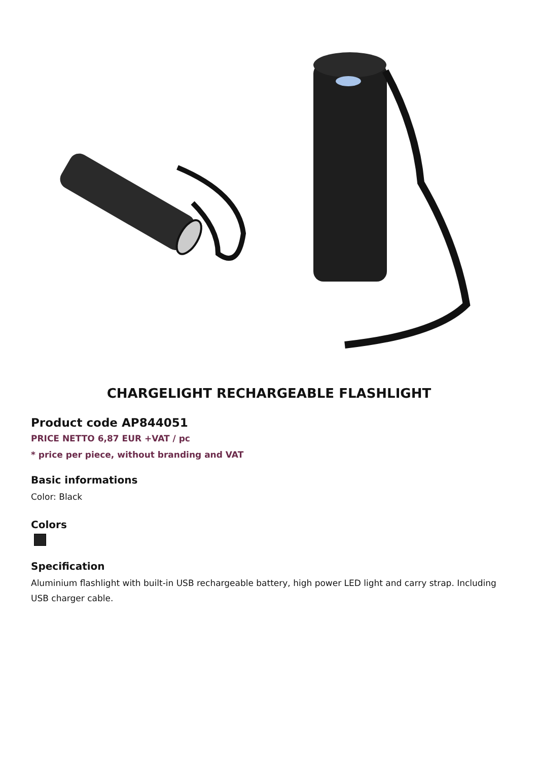CHARGELIGHT RECHARGEABLE FLASHLIGHT
Product code AP844051
PRICE NETTO 6,87 EUR +VAT / pc
* price per piece, without branding and VAT
Basic informations
Color: Black
Colors
Specification
Aluminium flashlight with built-in USB rechargeable battery, high power LED light and carry strap. Including USB charger cable.